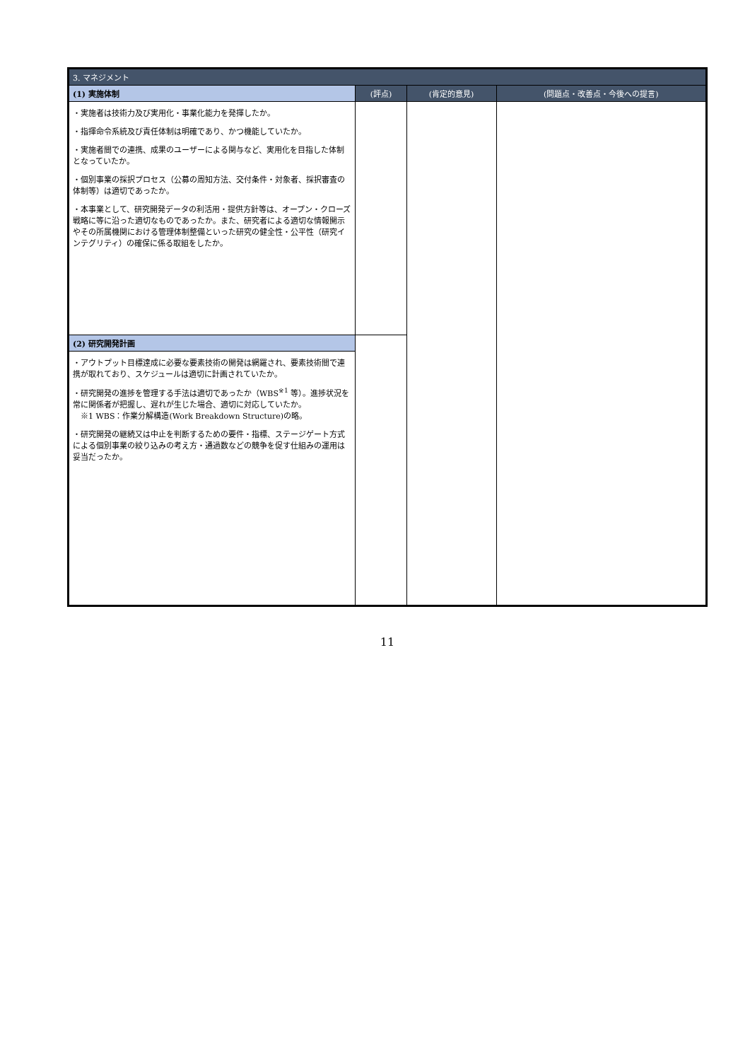| 3. マネジメント | | | |
| --- | --- | --- | --- |
| (1) 実施体制 | (評点) | (肯定的意見) | (問題点・改善点・今後への提言) |
| ・実施者は技術力及び実用化・事業化能力を発揮したか。 ・指揮命令系統及び責任体制は明確であり、かつ機能していたか。 ・実施者間での連携、成果のユーザーによる関与など、実用化を目指した体制となっていたか。 ・個別事業の採択プロセス（公募の周知方法、交付条件・対象者、採択審査の体制等）は適切であったか。 ・本事業として、研究開発データの利活用・提供方針等は、オープン・クローズ戦略に等に沿った適切なものであったか。また、研究者による適切な情報開示やその所属機関における管理体制整備といった研究の健全性・公平性（研究インテグリティ）の確保に係る取組をしたか。 | | | |
| (2) 研究開発計画 | | | |
| ・アウトプット目標達成に必要な要素技術の開発は網羅され、要素技術間で連携が取れており、スケジュールは適切に計画されていたか。 ・研究開発の進捗を管理する手法は適切であったか（WBS<sup>※1</sup> 等）。進捗状況を常に関係者が把握し、遅れが生じた場合、適切に対応していたか。 ※1 WBS：作業分解構造(Work Breakdown Structure)の略。 ・研究開発の継続又は中止を判断するための要件・指標、ステージゲート方式による個別事業の絞り込みの考え方・通過数などの競争を促す仕組みの運用は妥当だったか。 | | | |
11